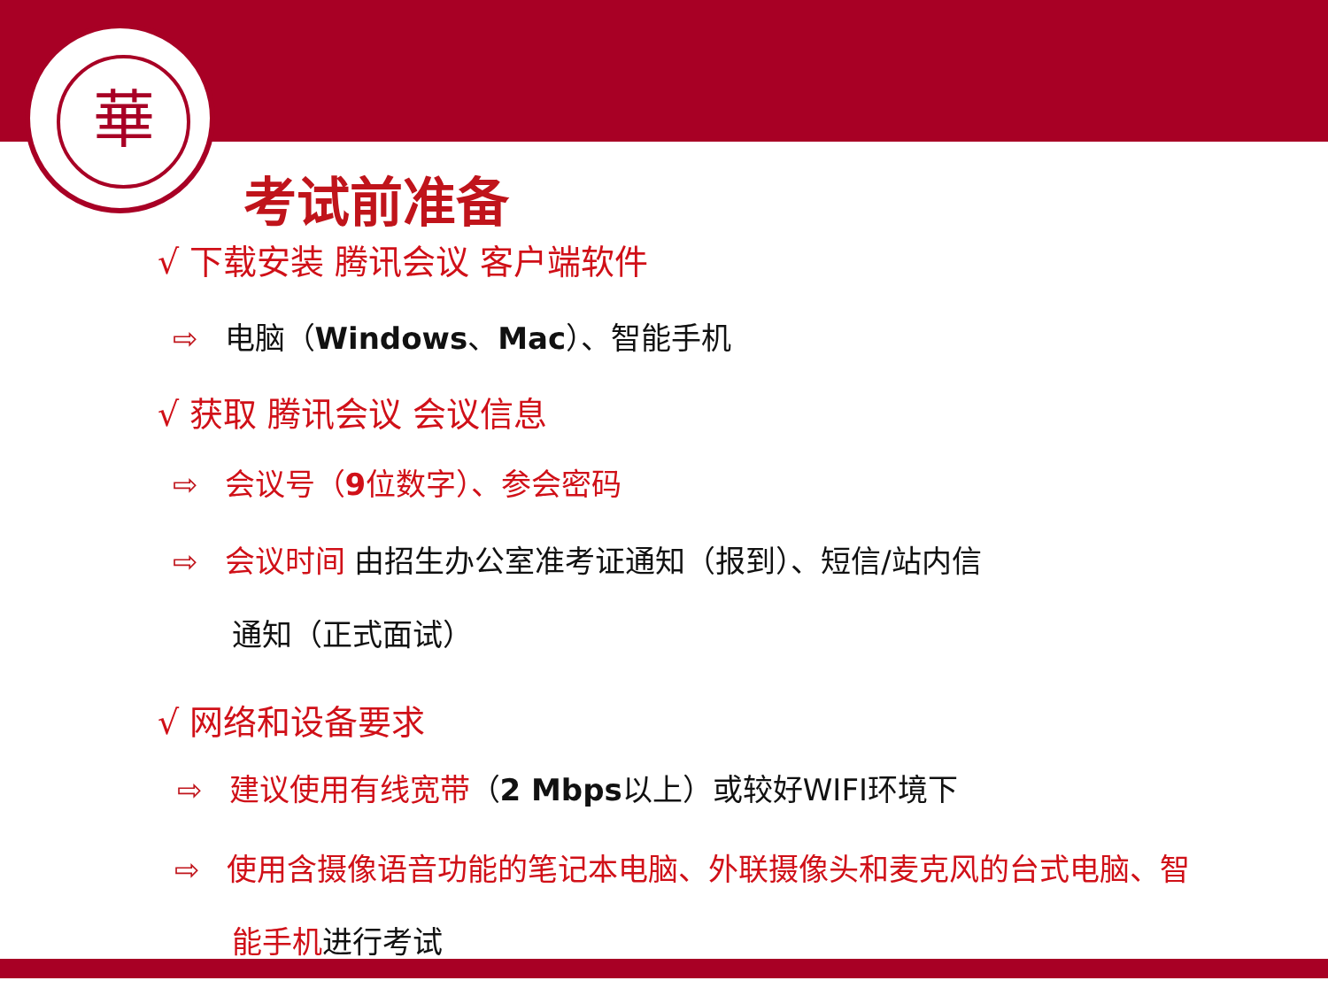華
考试前准备
√ 下载安装 腾讯会议 客户端软件
⇨ 电脑（Windows、Mac）、智能手机
√ 获取 腾讯会议 会议信息
⇨ 会议号（9位数字）、参会密码
⇨ 会议时间 由招生办公室准考证通知（报到）、短信/站内信
通知（正式面试）
√ 网络和设备要求
⇨ 建议使用有线宽带（2 Mbps以上）或较好WIFI环境下
⇨ 使用含摄像语音功能的笔记本电脑、外联摄像头和麦克风的台式电脑、智
能手机进行考试